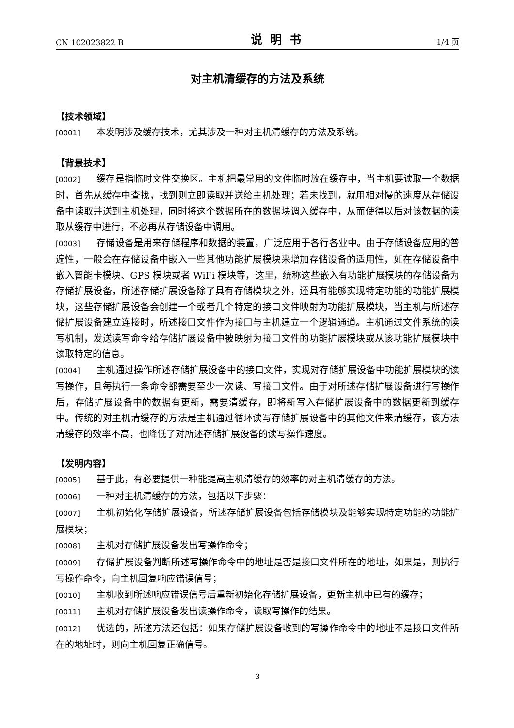CN 102023822 B 说明书 1/4 页
对主机清缓存的方法及系统
【技术领域】
[0001] 本发明涉及缓存技术，尤其涉及一种对主机清缓存的方法及系统。
【背景技术】
[0002] 缓存是指临时文件交换区。主机把最常用的文件临时放在缓存中，当主机要读取一个数据时，首先从缓存中查找，找到则立即读取并送给主机处理；若未找到，就用相对慢的速度从存储设备中读取并送到主机处理，同时将这个数据所在的数据块调入缓存中，从而使得以后对该数据的读取从缓存中进行，不必再从存储设备中调用。
[0003] 存储设备是用来存储程序和数据的装置，广泛应用于各行各业中。由于存储设备应用的普遍性，一般会在存储设备中嵌入一些其他功能扩展模块来增加存储设备的适用性，如在存储设备中嵌入智能卡模块、GPS 模块或者 WiFi 模块等，这里，统称这些嵌入有功能扩展模块的存储设备为存储扩展设备，所述存储扩展设备除了具有存储模块之外，还具有能够实现特定功能的功能扩展模块，这些存储扩展设备会创建一个或者几个特定的接口文件映射为功能扩展模块，当主机与所述存储扩展设备建立连接时，所述接口文件作为接口与主机建立一个逻辑通道。主机通过文件系统的读写机制，发送读写命令给存储扩展设备中被映射为接口文件的功能扩展模块或从该功能扩展模块中读取特定的信息。
[0004] 主机通过操作所述存储扩展设备中的接口文件，实现对存储扩展设备中功能扩展模块的读写操作，且每执行一条命令都需要至少一次读、写接口文件。由于对所述存储扩展设备进行写操作后，存储扩展设备中的数据有更新，需要清缓存，即将新写入存储扩展设备中的数据更新到缓存中。传统的对主机清缓存的方法是主机通过循环读写存储扩展设备中的其他文件来清缓存，该方法清缓存的效率不高，也降低了对所述存储扩展设备的读写操作速度。
【发明内容】
[0005] 基于此，有必要提供一种能提高主机清缓存的效率的对主机清缓存的方法。
[0006] 一种对主机清缓存的方法，包括以下步骤：
[0007] 主机初始化存储扩展设备，所述存储扩展设备包括存储模块及能够实现特定功能的功能扩展模块；
[0008] 主机对存储扩展设备发出写操作命令；
[0009] 存储扩展设备判断所述写操作命令中的地址是否是接口文件所在的地址，如果是，则执行写操作命令，向主机回复响应错误信号；
[0010] 主机收到所述响应错误信号后重新初始化存储扩展设备，更新主机中已有的缓存；
[0011] 主机对存储扩展设备发出读操作命令，读取写操作的结果。
[0012] 优选的，所述方法还包括：如果存储扩展设备收到的写操作命令中的地址不是接口文件所在的地址时，则向主机回复正确信号。
3